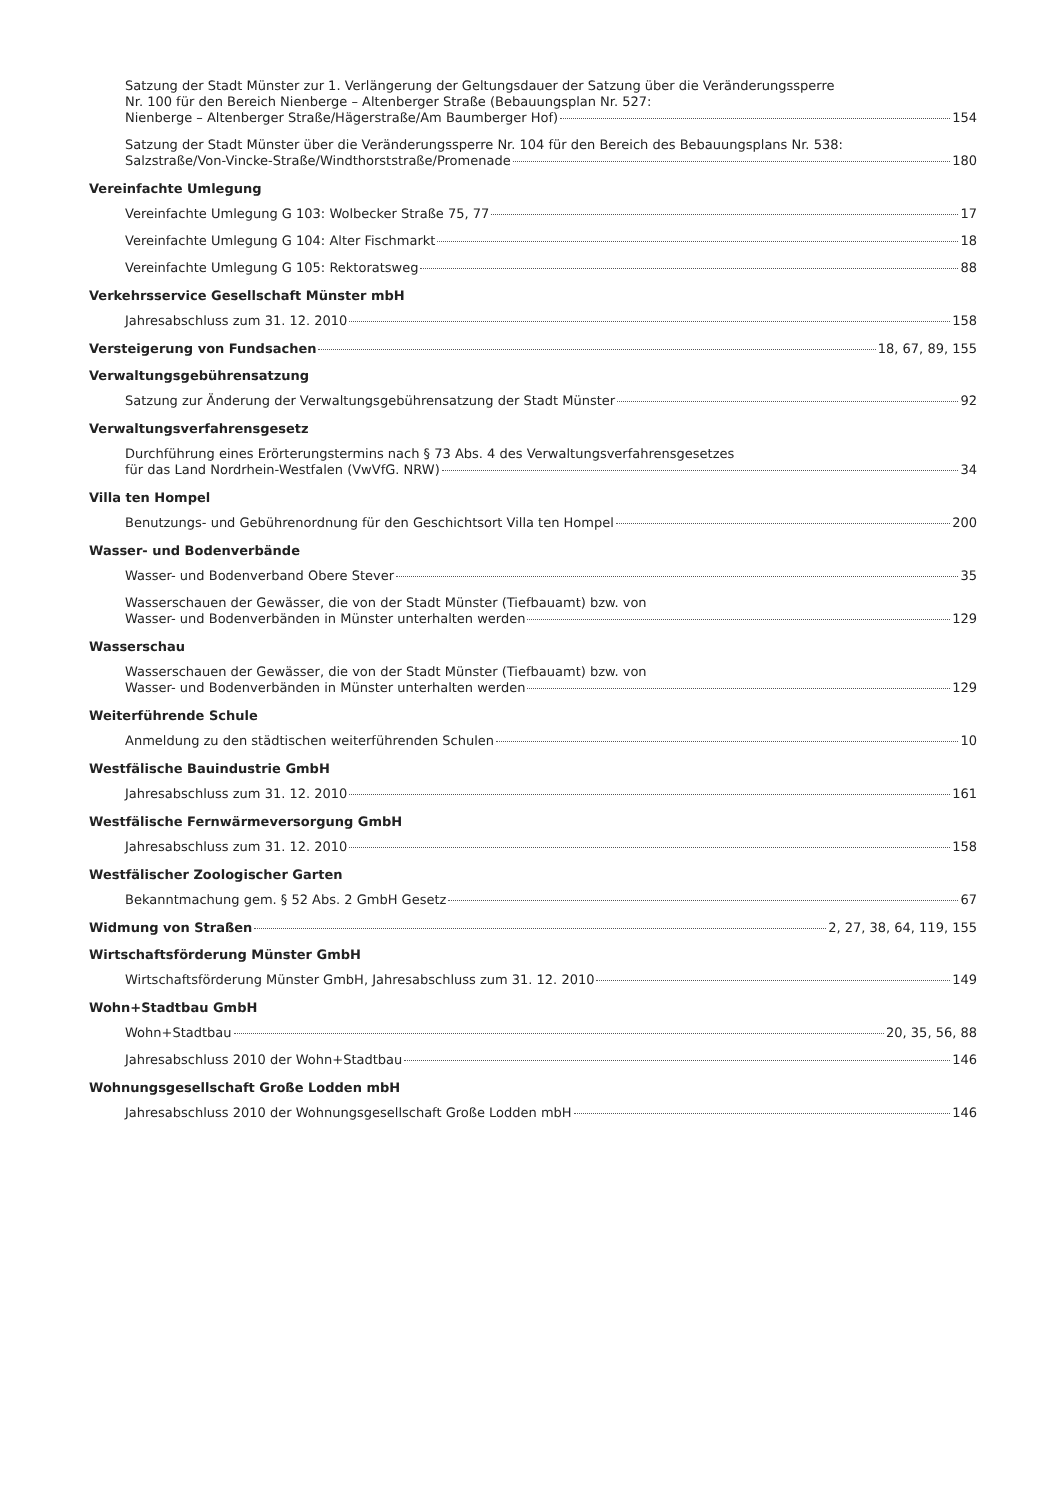Satzung der Stadt Münster zur 1. Verlängerung der Geltungsdauer der Satzung über die Veränderungssperre
Nr. 100 für den Bereich Nienberge – Altenberger Straße (Bebauungsplan Nr. 527:
Nienberge – Altenberger Straße/Hägerstraße/Am Baumberger Hof) 154
Satzung der Stadt Münster über die Veränderungssperre Nr. 104 für den Bereich des Bebauungsplans Nr. 538:
Salzstraße/Von-Vincke-Straße/Windthorststraße/Promenade 180
Vereinfachte Umlegung
Vereinfachte Umlegung G 103: Wolbecker Straße 75, 77 17
Vereinfachte Umlegung G 104: Alter Fischmarkt 18
Vereinfachte Umlegung G 105: Rektoratsweg 88
Verkehrsservice Gesellschaft Münster mbH
Jahresabschluss zum 31. 12. 2010 158
Versteigerung von Fundsachen 18, 67, 89, 155
Verwaltungsgebührensatzung
Satzung zur Änderung der Verwaltungsgebührensatzung der Stadt Münster 92
Verwaltungsverfahrensgesetz
Durchführung eines Erörterungstermins nach § 73 Abs. 4 des Verwaltungsverfahrensgesetzes
für das Land Nordrhein-Westfalen (VwVfG. NRW) 34
Villa ten Hompel
Benutzungs- und Gebührenordnung für den Geschichtsort Villa ten Hompel 200
Wasser- und Bodenverbände
Wasser- und Bodenverband Obere Stever 35
Wasserschauen der Gewässer, die von der Stadt Münster (Tiefbauamt) bzw. von
Wasser- und Bodenverbänden in Münster unterhalten werden 129
Wasserschau
Wasserschauen der Gewässer, die von der Stadt Münster (Tiefbauamt) bzw. von
Wasser- und Bodenverbänden in Münster unterhalten werden 129
Weiterführende Schule
Anmeldung zu den städtischen weiterführenden Schulen 10
Westfälische Bauindustrie GmbH
Jahresabschluss zum 31. 12. 2010 161
Westfälische Fernwärmeversorgung GmbH
Jahresabschluss zum 31. 12. 2010 158
Westfälischer Zoologischer Garten
Bekanntmachung gem. § 52 Abs. 2 GmbH Gesetz 67
Widmung von Straßen 2, 27, 38, 64, 119, 155
Wirtschaftsförderung Münster GmbH
Wirtschaftsförderung Münster GmbH, Jahresabschluss zum 31. 12. 2010 149
Wohn+Stadtbau GmbH
Wohn+Stadtbau 20, 35, 56, 88
Jahresabschluss 2010 der Wohn+Stadtbau 146
Wohnungsgesellschaft Große Lodden mbH
Jahresabschluss 2010 der Wohnungsgesellschaft Große Lodden mbH 146